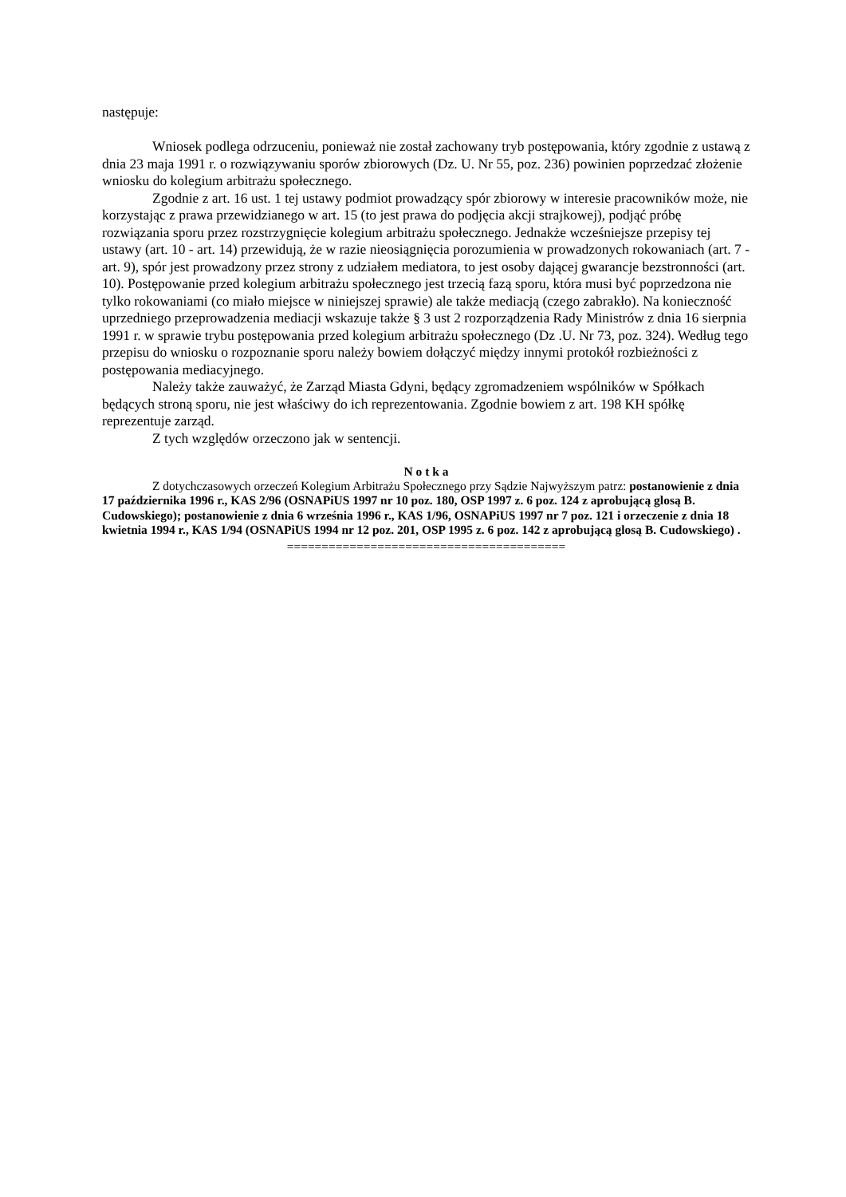następuje:
Wniosek podlega odrzuceniu, ponieważ nie został zachowany tryb postępowania, który zgodnie z ustawą z dnia 23 maja 1991 r. o rozwiązywaniu sporów zbiorowych (Dz. U. Nr 55, poz. 236) powinien poprzedzać złożenie wniosku do kolegium arbitrażu społecznego.
Zgodnie z art. 16 ust. 1 tej ustawy podmiot prowadzący spór zbiorowy w interesie pracowników może, nie korzystając z prawa przewidzianego w art. 15 (to jest prawa do podjęcia akcji strajkowej), podjąć próbę rozwiązania sporu przez rozstrzygnięcie kolegium arbitrażu społecznego. Jednakże wcześniejsze przepisy tej ustawy (art. 10 - art. 14) przewidują, że w razie nieosiągnięcia porozumienia w prowadzonych rokowaniach (art. 7 - art. 9), spór jest prowadzony przez strony z udziałem mediatora, to jest osoby dającej gwarancje bezstronności (art. 10). Postępowanie przed kolegium arbitrażu społecznego jest trzecią fazą sporu, która musi być poprzedzona nie tylko rokowaniami (co miało miejsce w niniejszej sprawie) ale także mediacją (czego zabrakło). Na konieczność uprzedniego przeprowadzenia mediacji wskazuje także § 3 ust 2 rozporządzenia Rady Ministrów z dnia 16 sierpnia 1991 r. w sprawie trybu postępowania przed kolegium arbitrażu społecznego (Dz .U. Nr 73, poz. 324). Według tego przepisu do wniosku o rozpoznanie sporu należy bowiem dołączyć między innymi protokół rozbieżności z postępowania mediacyjnego.
Należy także zauważyć, że Zarząd Miasta Gdyni, będący zgromadzeniem wspólników w Spółkach będących stroną sporu, nie jest właściwy do ich reprezentowania. Zgodnie bowiem z art. 198 KH spółkę reprezentuje zarząd.
Z tych względów orzeczono jak w sentencji.
N o t k a
Z dotychczasowych orzeczeń Kolegium Arbitrażu Społecznego przy Sądzie Najwyższym patrz: postanowienie z dnia 17 października 1996 r., KAS 2/96 (OSNAPiUS 1997 nr 10 poz. 180, OSP 1997 z. 6 poz. 124 z aprobującą glosą B. Cudowskiego); postanowienie z dnia 6 września 1996 r., KAS 1/96, OSNAPiUS 1997 nr 7 poz. 121 i orzeczenie z dnia 18 kwietnia 1994 r., KAS 1/94 (OSNAPiUS 1994 nr 12 poz. 201, OSP 1995 z. 6 poz. 142 z aprobującą glosą B. Cudowskiego) .
========================================